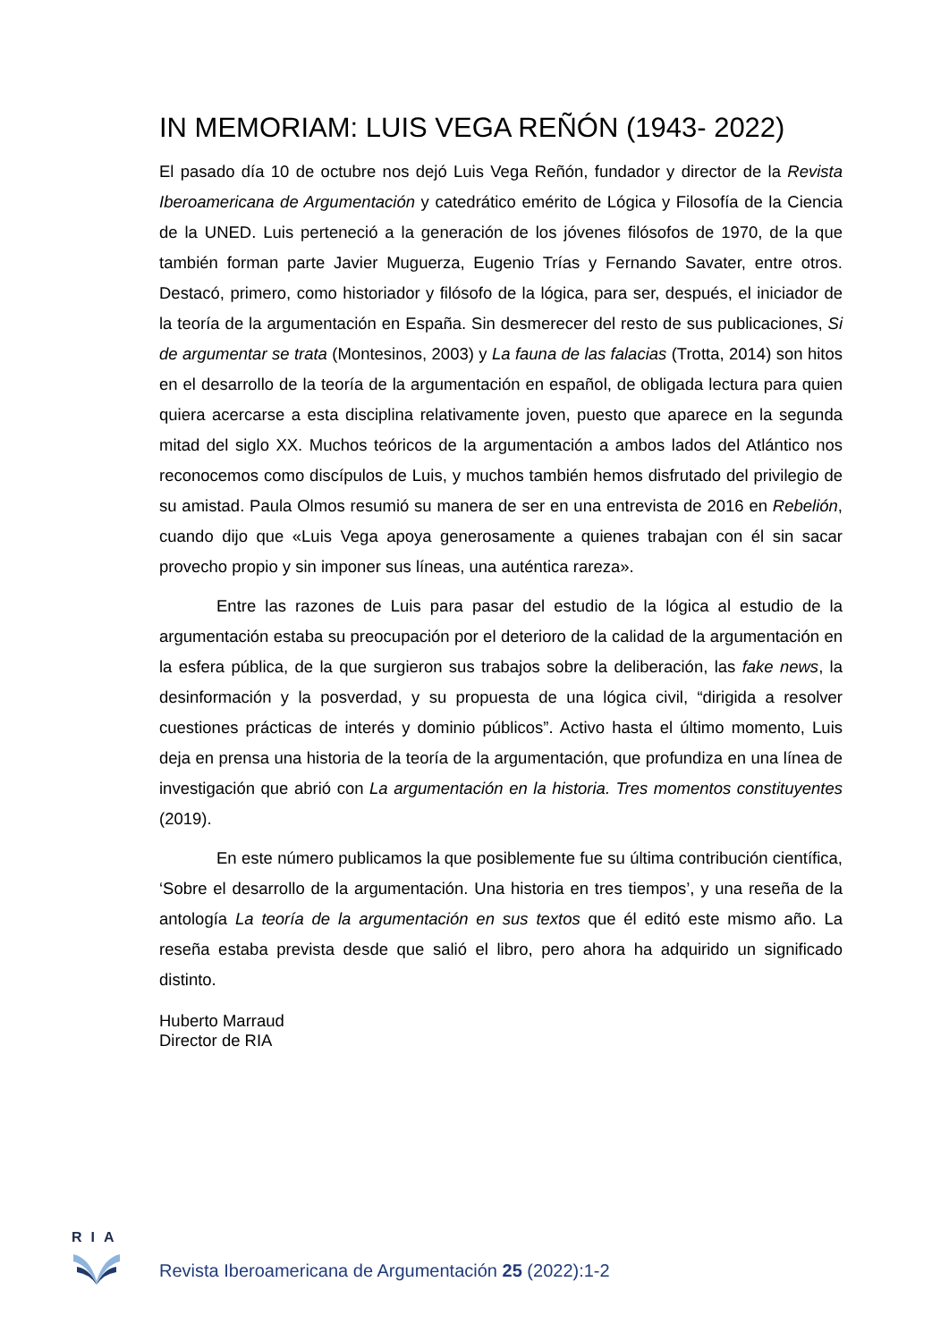IN MEMORIAM: LUIS VEGA REÑÓN (1943- 2022)
El pasado día 10 de octubre nos dejó Luis Vega Reñón, fundador y director de la Revista Iberoamericana de Argumentación y catedrático emérito de Lógica y Filosofía de la Ciencia de la UNED. Luis perteneció a la generación de los jóvenes filósofos de 1970, de la que también forman parte Javier Muguerza, Eugenio Trías y Fernando Savater, entre otros. Destacó, primero, como historiador y filósofo de la lógica, para ser, después, el iniciador de la teoría de la argumentación en España. Sin desmerecer del resto de sus publicaciones, Si de argumentar se trata (Montesinos, 2003) y La fauna de las falacias (Trotta, 2014) son hitos en el desarrollo de la teoría de la argumentación en español, de obligada lectura para quien quiera acercarse a esta disciplina relativamente joven, puesto que aparece en la segunda mitad del siglo XX. Muchos teóricos de la argumentación a ambos lados del Atlántico nos reconocemos como discípulos de Luis, y muchos también hemos disfrutado del privilegio de su amistad. Paula Olmos resumió su manera de ser en una entrevista de 2016 en Rebelión, cuando dijo que «Luis Vega apoya generosamente a quienes trabajan con él sin sacar provecho propio y sin imponer sus líneas, una auténtica rareza».
Entre las razones de Luis para pasar del estudio de la lógica al estudio de la argumentación estaba su preocupación por el deterioro de la calidad de la argumentación en la esfera pública, de la que surgieron sus trabajos sobre la deliberación, las fake news, la desinformación y la posverdad, y su propuesta de una lógica civil, “dirigida a resolver cuestiones prácticas de interés y dominio públicos”. Activo hasta el último momento, Luis deja en prensa una historia de la teoría de la argumentación, que profundiza en una línea de investigación que abrió con La argumentación en la historia. Tres momentos constituyentes (2019).
En este número publicamos la que posiblemente fue su última contribución científica, ‘Sobre el desarrollo de la argumentación. Una historia en tres tiempos’, y una reseña de la antología La teoría de la argumentación en sus textos que él editó este mismo año. La reseña estaba prevista desde que salió el libro, pero ahora ha adquirido un significado distinto.
Huberto Marraud
Director de RIA
RIA
Revista Iberoamericana de Argumentación 25 (2022):1-2